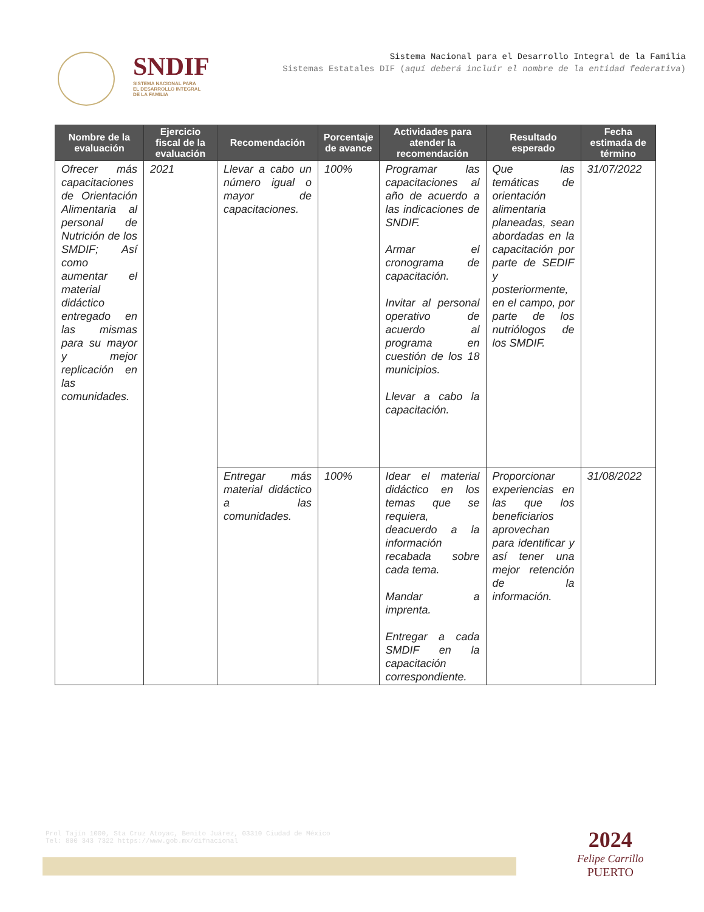SNDIF
SISTEMA NACIONAL PARA
EL DESARROLLO INTEGRAL
DE LA FAMILIA
Sistema Nacional para el Desarrollo Integral de la Familia
Sistemas Estatales DIF (aquí deberá incluir el nombre de la entidad federativa)
| Nombre de la evaluación | Ejercicio fiscal de la evaluación | Recomendación | Porcentaje de avance | Actividades para atender la recomendación | Resultado esperado | Fecha estimada de término |
| --- | --- | --- | --- | --- | --- | --- |
| Ofrecer más capacitaciones de Orientación Alimentaria al personal de Nutrición de los SMDIF; Así como aumentar el material didáctico entregado en las mismas para su mayor y mejor replicación en las comunidades. | 2021 | Llevar a cabo un número igual o mayor de capacitaciones. | 100% | Programar las capacitaciones al año de acuerdo a las indicaciones de SNDIF. Armar el cronograma de capacitación. Invitar al personal operativo de acuerdo al programa en cuestión de los 18 municipios. Llevar a cabo la capacitación. | Que las temáticas de orientación alimentaria planeadas, sean abordadas en la capacitación por parte de SEDIF y posteriormente, en el campo, por parte de los nutriólogos de los SMDIF. | 31/07/2022 |
| | | Entregar más material didáctico a las comunidades. | 100% | Idear el material didáctico en los temas que se requiera, deacuerdo a la información recabada sobre cada tema. Mandar a imprenta. Entregar a cada SMDIF en la capacitación correspondiente. | Proporcionar experiencias en las que los beneficiarios aprovechan para identificar y así tener una mejor retención de la información. | 31/08/2022 |
Prol Tajín 1000, Sta Cruz Atoyac, Benito Juárez, 03310 Ciudad de México
Tel: 800 343 7322 https://www.gob.mx/difnacional
2024
Felipe Carrillo
PUERTO